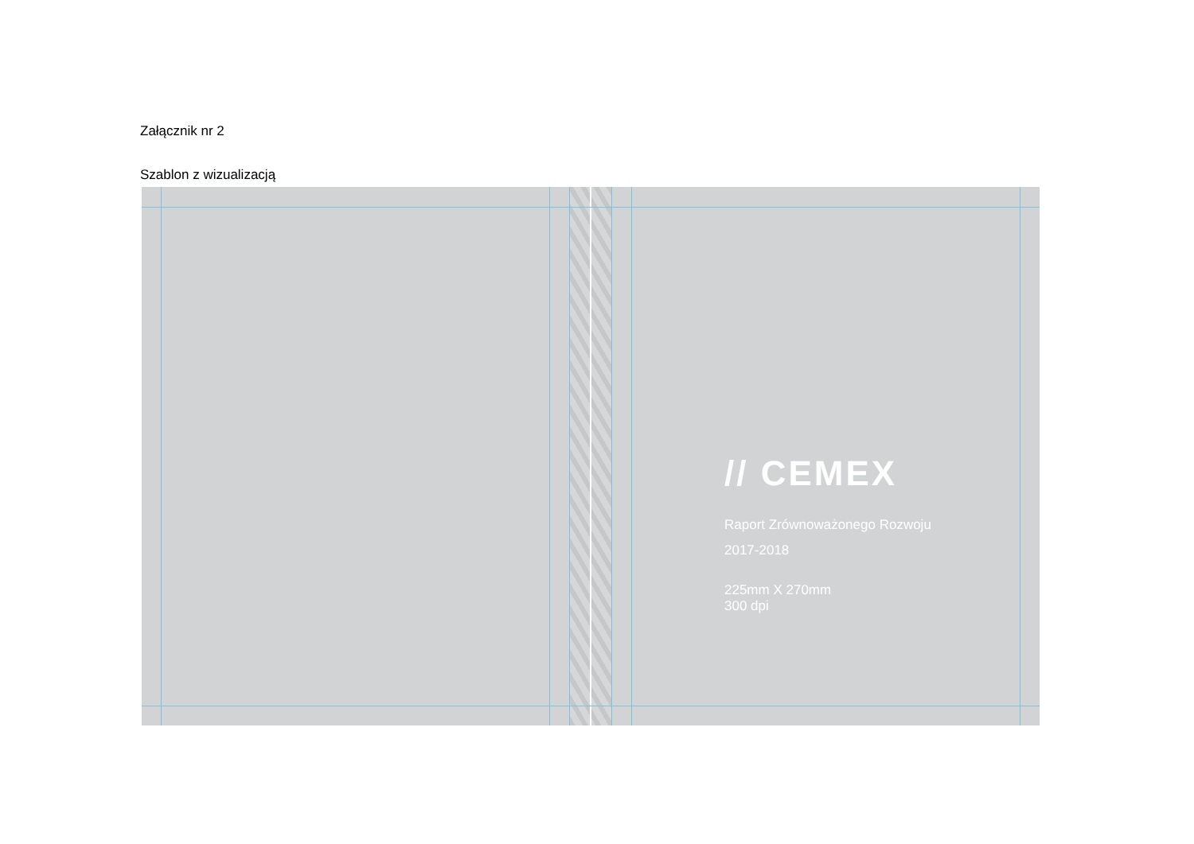Załącznik nr 2
Szablon z wizualizacją
// CEMEX
Raport Zrównoważonego Rozwoju
2017-2018
225mm X 270mm
300 dpi